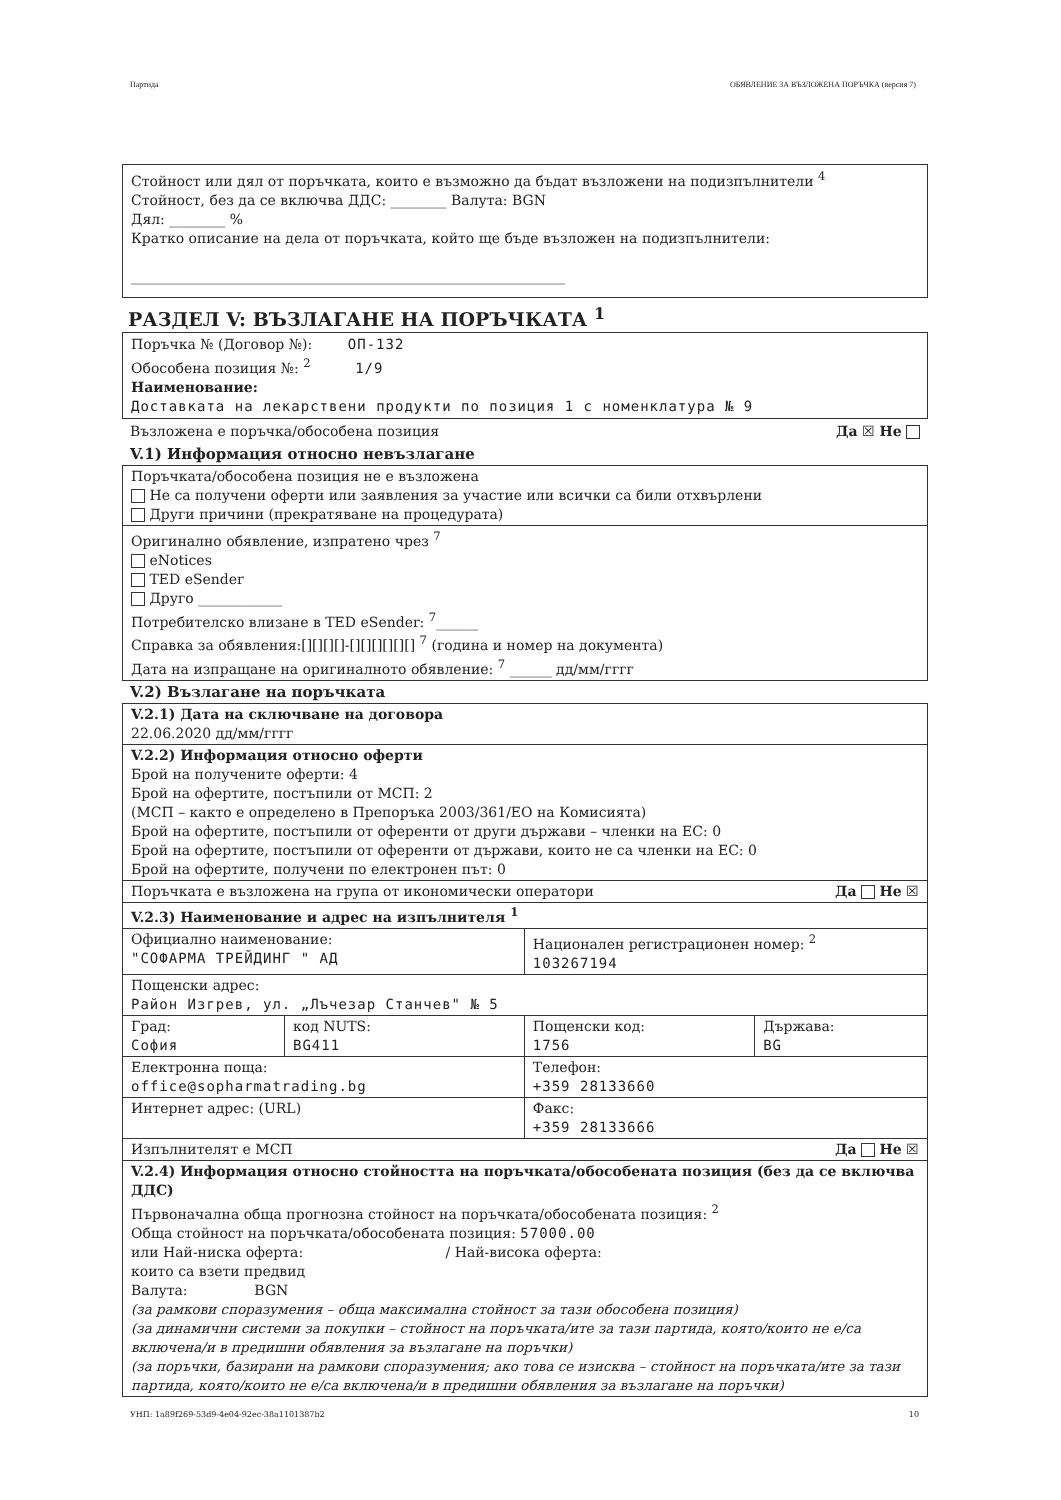Партида ОБЯВЛЕНИЕ ЗА ВЪЗЛОЖЕНА ПОРЪЧКА (версия 7)
Стойност или дял от поръчката, които е възможно да бъдат възложени на подизпълнители <sup>4</sup>
Стойност, без да се включва ДДС: ________ Валута: BGN
Дял: ________ %
Кратко описание на дела от поръчката, който ще бъде възложен на подизпълнители:
______________________________________________________________
РАЗДЕЛ V: ВЪЗЛАГАНЕ НА ПОРЪЧКАТА <sup>1</sup>
Поръчка № (Договор №): ОП-132
Обособена позиция №: <sup>2</sup> 1/9
Наименование:
Доставката на лекарствени продукти по позиция 1 с номенклатура № 9
Възложена е поръчка/обособена позиция Да ☒ Не
V.1) Информация относно невъзлагане
| Поръчката/обособена позиция не е възложена Не са получени оферти или заявления за участие или всички са били отхвърлени Други причини (прекратяване на процедурата) |
| Оригинално обявление, изпратено чрез <sup>7</sup> eNotices TED eSender Друго ____________ Потребителско влизане в TED eSender: <sup>7</sup>______ Справка за обявления:[][][][]-[][][][][][] <sup>7</sup> (година и номер на документа) Дата на изпращане на оригиналното обявление: <sup>7</sup> ______ дд/мм/гггг |
V.2) Възлагане на поръчката
| V.2.1) Дата на сключване на договора 22.06.2020 дд/мм/гггг | | | |
| V.2.2) Информация относно оферти Брой на получените оферти: 4 Брой на офертите, постъпили от МСП: 2 (МСП – както е определено в Препоръка 2003/361/ЕО на Комисията) Брой на офертите, постъпили от оференти от други държави – членки на ЕС: 0 Брой на офертите, постъпили от оференти от държави, които не са членки на ЕС: 0 Брой на офертите, получени по електронен път: 0 | | | |
| Поръчката е възложена на група от икономически оператори Да Не ☒ | | | |
| V.2.3) Наименование и адрес на изпълнителя <sup>1</sup> | | | |
| Официално наименование: "СОФАРМА ТРЕЙДИНГ " АД | | Национален регистрационен номер: <sup>2</sup> 103267194 | |
| Пощенски адрес: Район Изгрев, ул. „Лъчезар Станчев" № 5 | | | |
| Град: София | код NUTS: BG411 | Пощенски код: 1756 | Държава: BG |
| Електронна поща: office@sopharmatrading.bg | | Телефон: +359 28133660 | |
| Интернет адрес: (URL) | | Факс: +359 28133666 | |
| Изпълнителят е МСП Да Не ☒ | | | |
| V.2.4) Информация относно стойността на поръчката/обособената позиция (без да се включва ДДС) Първоначална обща прогнозна стойност на поръчката/обособената позиция: <sup>2</sup> Обща стойност на поръчката/обособената позиция: 57000.00 или Най-ниска оферта: / Най-висока оферта: които са взети предвид Валута: BGN (за рамкови споразумения – обща максимална стойност за тази обособена позиция) (за динамични системи за покупки – стойност на поръчката/ите за тази партида, която/които не е/са включена/и в предишни обявления за възлагане на поръчки) (за поръчки, базирани на рамкови споразумения; ако това се изисква – стойност на поръчката/ите за тази партида, която/които не е/са включена/и в предишни обявления за възлагане на поръчки) | | | |
УНП: 1a89f269-53d9-4e04-92ec-38a1101387b2 10